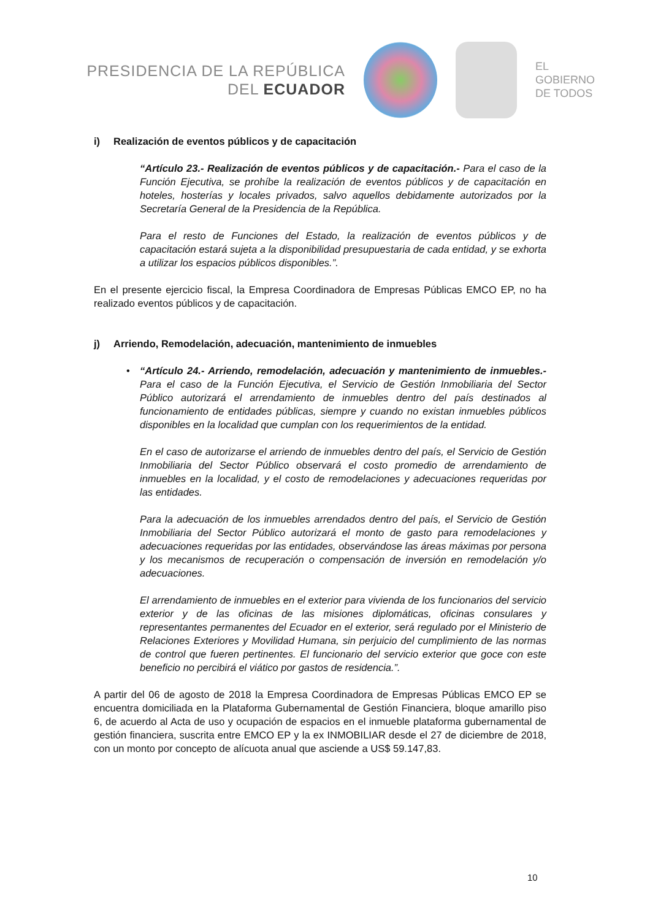PRESIDENCIA DE LA REPÚBLICA
DEL ECUADOR
EL
GOBIERNO
DE TODOS
i) Realización de eventos públicos y de capacitación
• “Artículo 23.- Realización de eventos públicos y de capacitación.- Para el caso de la Función Ejecutiva, se prohíbe la realización de eventos públicos y de capacitación en hoteles, hosterías y locales privados, salvo aquellos debidamente autorizados por la Secretaría General de la Presidencia de la República.
Para el resto de Funciones del Estado, la realización de eventos públicos y de capacitación estará sujeta a la disponibilidad presupuestaria de cada entidad, y se exhorta a utilizar los espacios públicos disponibles.”.
En el presente ejercicio fiscal, la Empresa Coordinadora de Empresas Públicas EMCO EP, no ha realizado eventos públicos y de capacitación.
j) Arriendo, Remodelación, adecuación, mantenimiento de inmuebles
• “Artículo 24.- Arriendo, remodelación, adecuación y mantenimiento de inmuebles.-Para el caso de la Función Ejecutiva, el Servicio de Gestión Inmobiliaria del Sector Público autorizará el arrendamiento de inmuebles dentro del país destinados al funcionamiento de entidades públicas, siempre y cuando no existan inmuebles públicos disponibles en la localidad que cumplan con los requerimientos de la entidad.
En el caso de autorizarse el arriendo de inmuebles dentro del país, el Servicio de Gestión Inmobiliaria del Sector Público observará el costo promedio de arrendamiento de inmuebles en la localidad, y el costo de remodelaciones y adecuaciones requeridas por las entidades.
Para la adecuación de los inmuebles arrendados dentro del país, el Servicio de Gestión Inmobiliaria del Sector Público autorizará el monto de gasto para remodelaciones y adecuaciones requeridas por las entidades, observándose las áreas máximas por persona y los mecanismos de recuperación o compensación de inversión en remodelación y/o adecuaciones.
El arrendamiento de inmuebles en el exterior para vivienda de los funcionarios del servicio exterior y de las oficinas de las misiones diplomáticas, oficinas consulares y representantes permanentes del Ecuador en el exterior, será regulado por el Ministerio de Relaciones Exteriores y Movilidad Humana, sin perjuicio del cumplimiento de las normas de control que fueren pertinentes. El funcionario del servicio exterior que goce con este beneficio no percibirá el viático por gastos de residencia.”.
A partir del 06 de agosto de 2018 la Empresa Coordinadora de Empresas Públicas EMCO EP se encuentra domiciliada en la Plataforma Gubernamental de Gestión Financiera, bloque amarillo piso 6, de acuerdo al Acta de uso y ocupación de espacios en el inmueble plataforma gubernamental de gestión financiera, suscrita entre EMCO EP y la ex INMOBILIAR desde el 27 de diciembre de 2018, con un monto por concepto de alícuota anual que asciende a US$ 59.147,83.
10